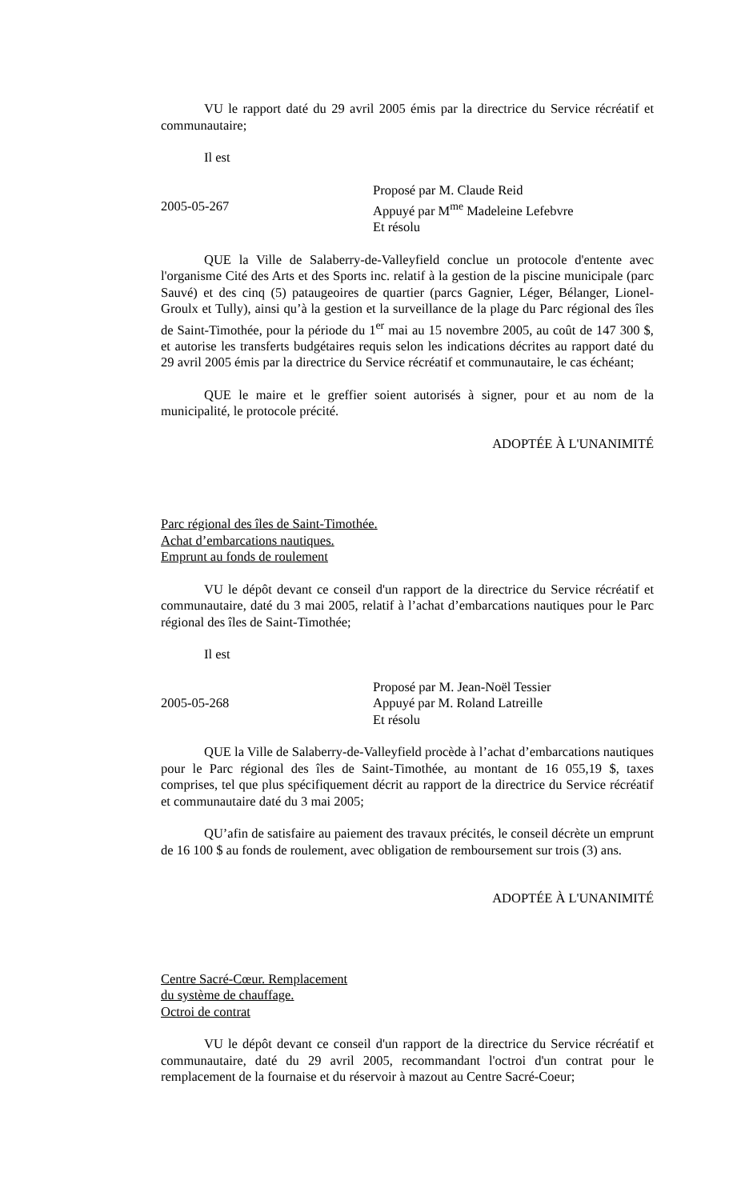VU le rapport daté du 29 avril 2005 émis par la directrice du Service récréatif et communautaire;
Il est
2005-05-267
Proposé par M. Claude Reid
Appuyé par M<sup>me</sup> Madeleine Lefebvre
Et résolu
QUE la Ville de Salaberry-de-Valleyfield conclue un protocole d'entente avec l'organisme Cité des Arts et des Sports inc. relatif à la gestion de la piscine municipale (parc Sauvé) et des cinq (5) pataugeoires de quartier (parcs Gagnier, Léger, Bélanger, Lionel-Groulx et Tully), ainsi qu’à la gestion et la surveillance de la plage du Parc régional des îles de Saint-Timothée, pour la période du 1<sup>er</sup> mai au 15 novembre 2005, au coût de 147 300 $, et autorise les transferts budgétaires requis selon les indications décrites au rapport daté du 29 avril 2005 émis par la directrice du Service récréatif et communautaire, le cas échéant;
QUE le maire et le greffier soient autorisés à signer, pour et au nom de la municipalité, le protocole précité.
ADOPTÉE À L'UNANIMITÉ
Parc régional des îles de Saint-Timothée.
Achat d’embarcations nautiques.
Emprunt au fonds de roulement
VU le dépôt devant ce conseil d'un rapport de la directrice du Service récréatif et communautaire, daté du 3 mai 2005, relatif à l’achat d’embarcations nautiques pour le Parc régional des îles de Saint-Timothée;
Il est
2005-05-268
Proposé par M. Jean-Noël Tessier
Appuyé par M. Roland Latreille
Et résolu
QUE la Ville de Salaberry-de-Valleyfield procède à l’achat d’embarcations nautiques pour le Parc régional des îles de Saint-Timothée, au montant de 16 055,19 $, taxes comprises, tel que plus spécifiquement décrit au rapport de la directrice du Service récréatif et communautaire daté du 3 mai 2005;
QU’afin de satisfaire au paiement des travaux précités, le conseil décrète un emprunt de 16 100 $ au fonds de roulement, avec obligation de remboursement sur trois (3) ans.
ADOPTÉE À L'UNANIMITÉ
Centre Sacré-Cœur. Remplacement
du système de chauffage.
Octroi de contrat
VU le dépôt devant ce conseil d'un rapport de la directrice du Service récréatif et communautaire, daté du 29 avril 2005, recommandant l'octroi d'un contrat pour le remplacement de la fournaise et du réservoir à mazout au Centre Sacré-Coeur;